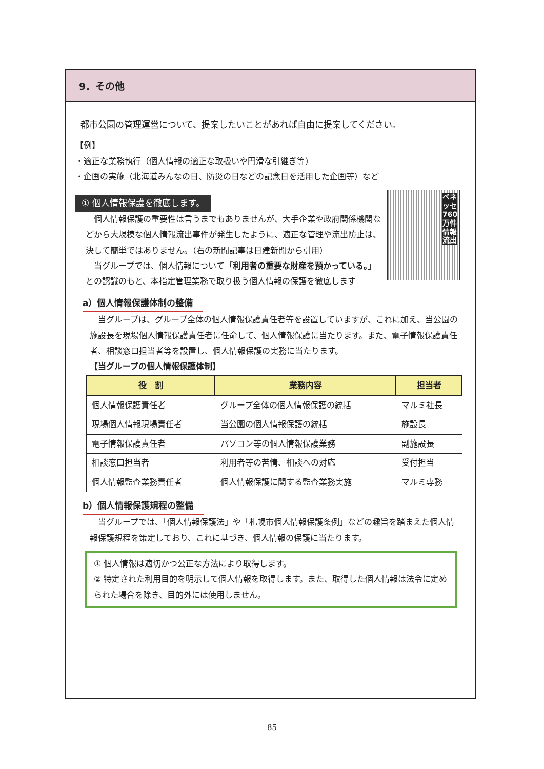9．その他
都市公園の管理運営について、提案したいことがあれば自由に提案してください。
【例】
・適正な業務執行（個人情報の適正な取扱いや円滑な引継ぎ等）
・企画の実施（北海道みんなの日、防災の日などの記念日を活用した企画等）など
① 個人情報保護を徹底します。
ベネッセ760万件情報流出
　個人情報保護の重要性は言うまでもありませんが、大手企業や政府関係機関などから大規模な個人情報流出事件が発生したように、適正な管理や流出防止は、決して簡単ではありません。（右の新聞記事は日建新聞から引用）
　当グループでは、個人情報について「利用者の重要な財産を預かっている。」との認識のもと、本指定管理業務で取り扱う個人情報の保護を徹底します
a）個人情報保護体制の整備
　当グループは、グループ全体の個人情報保護責任者等を設置していますが、これに加え、当公園の施設長を現場個人情報保護責任者に任命して、個人情報保護に当たります。また、電子情報保護責任者、相談窓口担当者等を設置し、個人情報保護の実務に当たります。
【当グループの個人情報保護体制】
| 役 割 | 業務内容 | 担当者 |
| --- | --- | --- |
| 個人情報保護責任者 | グループ全体の個人情報保護の統括 | マルミ社長 |
| 現場個人情報現場責任者 | 当公園の個人情報保護の統括 | 施設長 |
| 電子情報保護責任者 | パソコン等の個人情報保護業務 | 副施設長 |
| 相談窓口担当者 | 利用者等の苦情、相談への対応 | 受付担当 |
| 個人情報監査業務責任者 | 個人情報保護に関する監査業務実施 | マルミ専務 |
b）個人情報保護規程の整備
　当グループでは、「個人情報保護法」や「札幌市個人情報保護条例」などの趣旨を踏まえた個人情報保護規程を策定しており、これに基づき、個人情報の保護に当たります。
① 個人情報は適切かつ公正な方法により取得します。
② 特定された利用目的を明示して個人情報を取得します。また、取得した個人情報は法令に定められた場合を除き、目的外には使用しません。
85